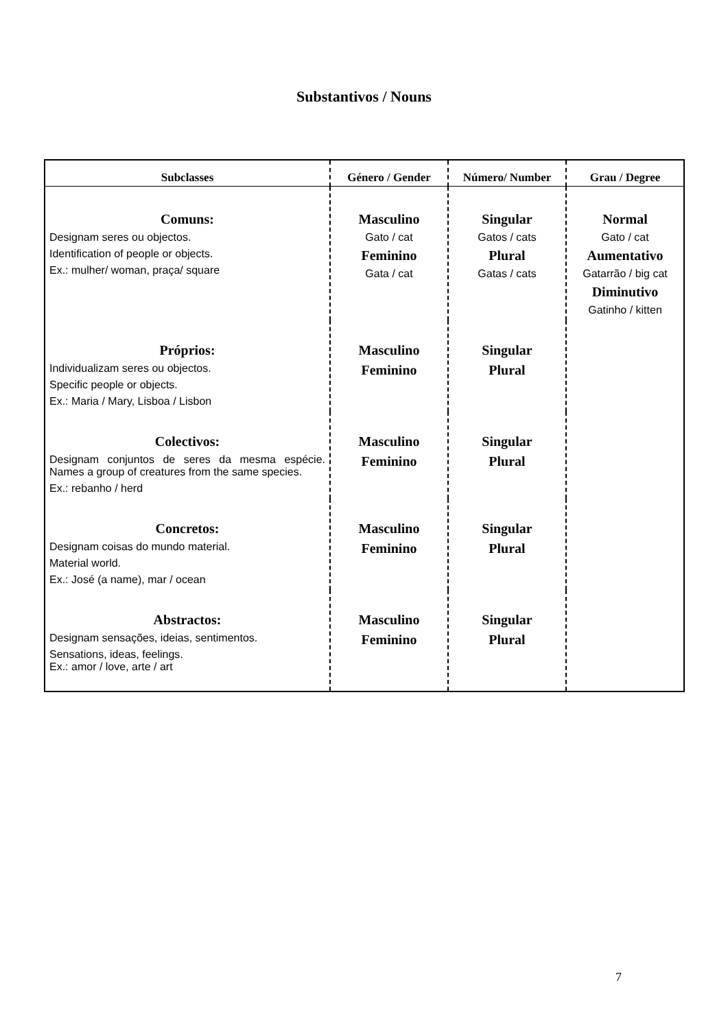Substantivos / Nouns
| Subclasses | Género / Gender | Número/ Number | Grau / Degree |
| --- | --- | --- | --- |
| Comuns: Designam seres ou objectos. Identification of people or objects. Ex.: mulher/ woman, praça/ square | Masculino Gato / cat Feminino Gata / cat | Singular Gatos / cats Plural Gatas / cats | Normal Gato / cat Aumentativo Gatarrão / big cat Diminutivo Gatinho / kitten |
| Próprios: Individualizam seres ou objectos. Specific people or objects. Ex.: Maria / Mary, Lisboa / Lisbon | Masculino Feminino | Singular Plural | |
| Colectivos: Designam conjuntos de seres da mesma espécie. Names a group of creatures from the same species. Ex.: rebanho / herd | Masculino Feminino | Singular Plural | |
| Concretos: Designam coisas do mundo material. Material world. Ex.: José (a name), mar / ocean | Masculino Feminino | Singular Plural | |
| Abstractos: Designam sensações, ideias, sentimentos. Sensations, ideas, feelings. Ex.: amor / love, arte / art | Masculino Feminino | Singular Plural | |
7